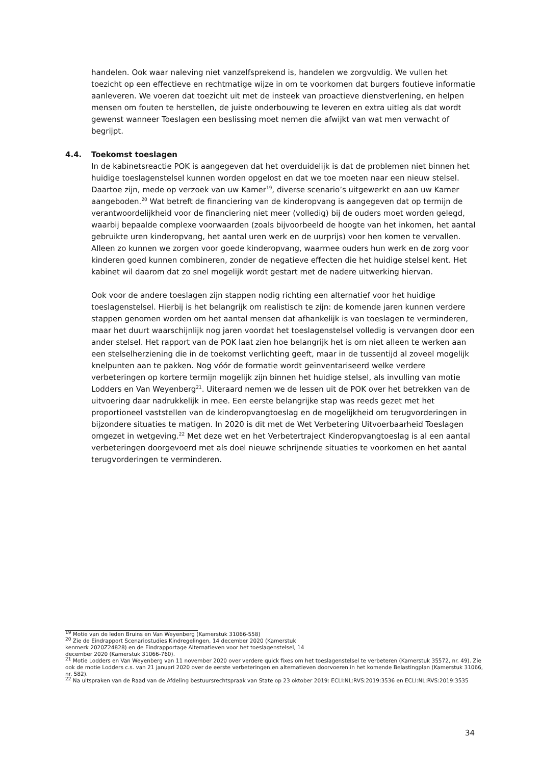handelen. Ook waar naleving niet vanzelfsprekend is, handelen we zorgvuldig. We vullen het toezicht op een effectieve en rechtmatige wijze in om te voorkomen dat burgers foutieve informatie aanleveren. We voeren dat toezicht uit met de insteek van proactieve dienstverlening, en helpen mensen om fouten te herstellen, de juiste onderbouwing te leveren en extra uitleg als dat wordt gewenst wanneer Toeslagen een beslissing moet nemen die afwijkt van wat men verwacht of begrijpt.
4.4. Toekomst toeslagen
In de kabinetsreactie POK is aangegeven dat het overduidelijk is dat de problemen niet binnen het huidige toeslagenstelsel kunnen worden opgelost en dat we toe moeten naar een nieuw stelsel. Daartoe zijn, mede op verzoek van uw Kamer<sup>19</sup>, diverse scenario’s uitgewerkt en aan uw Kamer aangeboden.<sup>20</sup> Wat betreft de financiering van de kinderopvang is aangegeven dat op termijn de verantwoordelijkheid voor de financiering niet meer (volledig) bij de ouders moet worden gelegd, waarbij bepaalde complexe voorwaarden (zoals bijvoorbeeld de hoogte van het inkomen, het aantal gebruikte uren kinderopvang, het aantal uren werk en de uurprijs) voor hen komen te vervallen. Alleen zo kunnen we zorgen voor goede kinderopvang, waarmee ouders hun werk en de zorg voor kinderen goed kunnen combineren, zonder de negatieve effecten die het huidige stelsel kent. Het kabinet wil daarom dat zo snel mogelijk wordt gestart met de nadere uitwerking hiervan.
Ook voor de andere toeslagen zijn stappen nodig richting een alternatief voor het huidige toeslagenstelsel. Hierbij is het belangrijk om realistisch te zijn: de komende jaren kunnen verdere stappen genomen worden om het aantal mensen dat afhankelijk is van toeslagen te verminderen, maar het duurt waarschijnlijk nog jaren voordat het toeslagenstelsel volledig is vervangen door een ander stelsel. Het rapport van de POK laat zien hoe belangrijk het is om niet alleen te werken aan een stelselherziening die in de toekomst verlichting geeft, maar in de tussentijd al zoveel mogelijk knelpunten aan te pakken. Nog vóór de formatie wordt geïnventariseerd welke verdere verbeteringen op kortere termijn mogelijk zijn binnen het huidige stelsel, als invulling van motie Lodders en Van Weyenberg<sup>21</sup>. Uiteraard nemen we de lessen uit de POK over het betrekken van de uitvoering daar nadrukkelijk in mee. Een eerste belangrijke stap was reeds gezet met het proportioneel vaststellen van de kinderopvangtoeslag en de mogelijkheid om terugvorderingen in bijzondere situaties te matigen. In 2020 is dit met de Wet Verbetering Uitvoerbaarheid Toeslagen omgezet in wetgeving.<sup>22</sup> Met deze wet en het Verbetertraject Kinderopvangtoeslag is al een aantal verbeteringen doorgevoerd met als doel nieuwe schrijnende situaties te voorkomen en het aantal terugvorderingen te verminderen.
<sup>19</sup> Motie van de leden Bruins en Van Weyenberg (Kamerstuk 31066-558)
<sup>20</sup> Zie de Eindrapport Scenariostudies Kindregelingen, 14 december 2020 (Kamerstuk
kenmerk 2020Z24828) en de Eindrapportage Alternatieven voor het toeslagenstelsel, 14
december 2020 (Kamerstuk 31066-760).
<sup>21</sup> Motie Lodders en Van Weyenberg van 11 november 2020 over verdere quick fixes om het toeslagenstelsel te verbeteren (Kamerstuk 35572, nr. 49). Zie ook de motie Lodders c.s. van 21 januari 2020 over de eerste verbeteringen en alternatieven doorvoeren in het komende Belastingplan (Kamerstuk 31066, nr. 582).
<sup>22</sup> Na uitspraken van de Raad van de Afdeling bestuursrechtspraak van State op 23 oktober 2019: ECLI:NL:RVS:2019:3536 en ECLI:NL:RVS:2019:3535
34